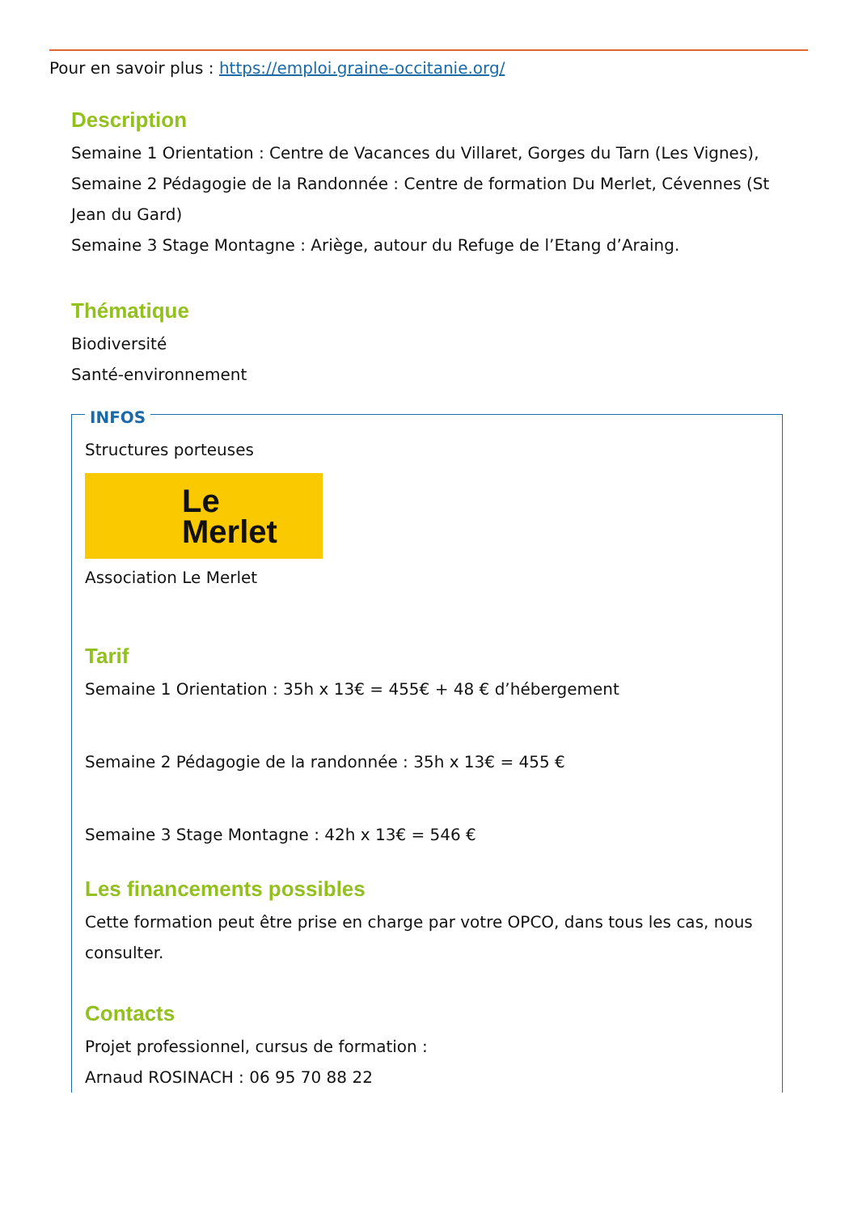Pour en savoir plus : https://emploi.graine-occitanie.org/
Description
Semaine 1 Orientation : Centre de Vacances du Villaret, Gorges du Tarn (Les Vignes),
Semaine 2 Pédagogie de la Randonnée : Centre de formation Du Merlet, Cévennes (St Jean du Gard)
Semaine 3 Stage Montagne : Ariège, autour du Refuge de l’Etang d’Araing.
Thématique
Biodiversité
Santé-environnement
INFOS
Structures porteuses
Le Merlet
Association Le Merlet
Tarif
Semaine 1 Orientation : 35h x 13€ = 455€ + 48 € d’hébergement
Semaine 2 Pédagogie de la randonnée : 35h x 13€ = 455 €
Semaine 3 Stage Montagne : 42h x 13€ = 546 €
Les financements possibles
Cette formation peut être prise en charge par votre OPCO, dans tous les cas, nous consulter.
Contacts
Projet professionnel, cursus de formation :
Arnaud ROSINACH : 06 95 70 88 22